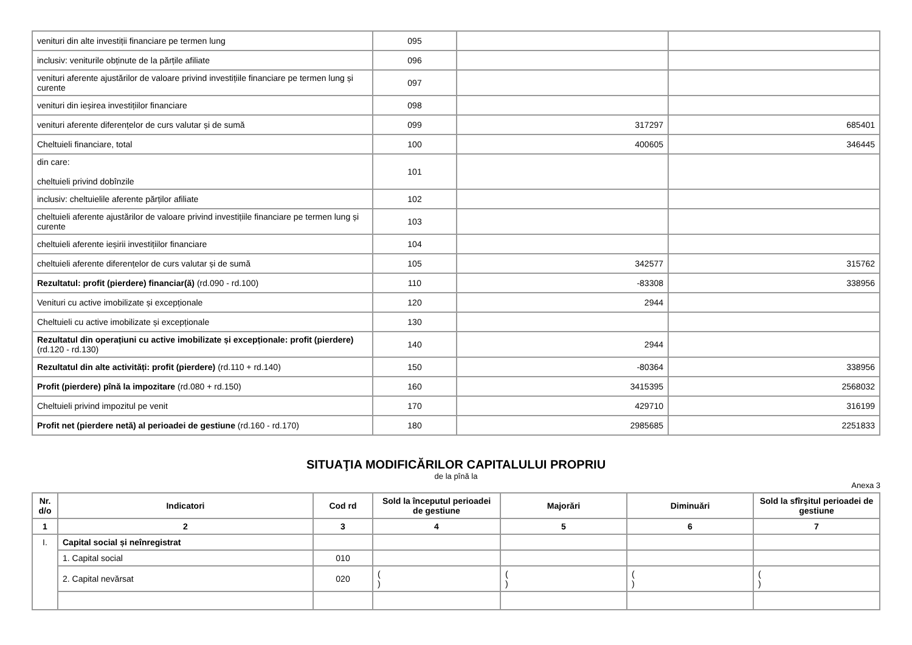| venituri din alte investiții financiare pe termen lung | 095 | | |
| inclusiv: veniturile obținute de la părțile afiliate | 096 | | |
| venituri aferente ajustărilor de valoare privind investițiile financiare pe termen lung și curente | 097 | | |
| venituri din ieșirea investițiilor financiare | 098 | | |
| venituri aferente diferențelor de curs valutar și de sumă | 099 | 317297 | 685401 |
| Cheltuieli financiare, total | 100 | 400605 | 346445 |
| din care: cheltuieli privind dobînzile | 101 | | |
| inclusiv: cheltuielile aferente părților afiliate | 102 | | |
| cheltuieli aferente ajustărilor de valoare privind investițiile financiare pe termen lung și curente | 103 | | |
| cheltuieli aferente ieșirii investițiilor financiare | 104 | | |
| cheltuieli aferente diferențelor de curs valutar și de sumă | 105 | 342577 | 315762 |
| Rezultatul: profit (pierdere) financiar(ă) (rd.090 - rd.100) | 110 | -83308 | 338956 |
| Venituri cu active imobilizate și excepționale | 120 | 2944 | |
| Cheltuieli cu active imobilizate și excepționale | 130 | | |
| Rezultatul din operațiuni cu active imobilizate și excepționale: profit (pierdere) (rd.120 - rd.130) | 140 | 2944 | |
| Rezultatul din alte activități: profit (pierdere) (rd.110 + rd.140) | 150 | -80364 | 338956 |
| Profit (pierdere) pînă la impozitare (rd.080 + rd.150) | 160 | 3415395 | 2568032 |
| Cheltuieli privind impozitul pe venit | 170 | 429710 | 316199 |
| Profit net (pierdere netă) al perioadei de gestiune (rd.160 - rd.170) | 180 | 2985685 | 2251833 |
SITUAŢIA MODIFICĂRILOR CAPITALULUI PROPRIU
de la pînă la
Anexa 3
| Nr. d/o | Indicatori | Cod rd | Sold la începutul perioadei de gestiune | Majorări | Diminuări | Sold la sfîrşitul perioadei de gestiune |
| --- | --- | --- | --- | --- | --- | --- |
| 1 | 2 | 3 | 4 | 5 | 6 | 7 |
| I. | Capital social și neînregistrat | | | | | |
| | 1. Capital social | 010 | | | | |
| | 2. Capital nevărsat | 020 | ( ) | ( ) | ( ) | ( ) |